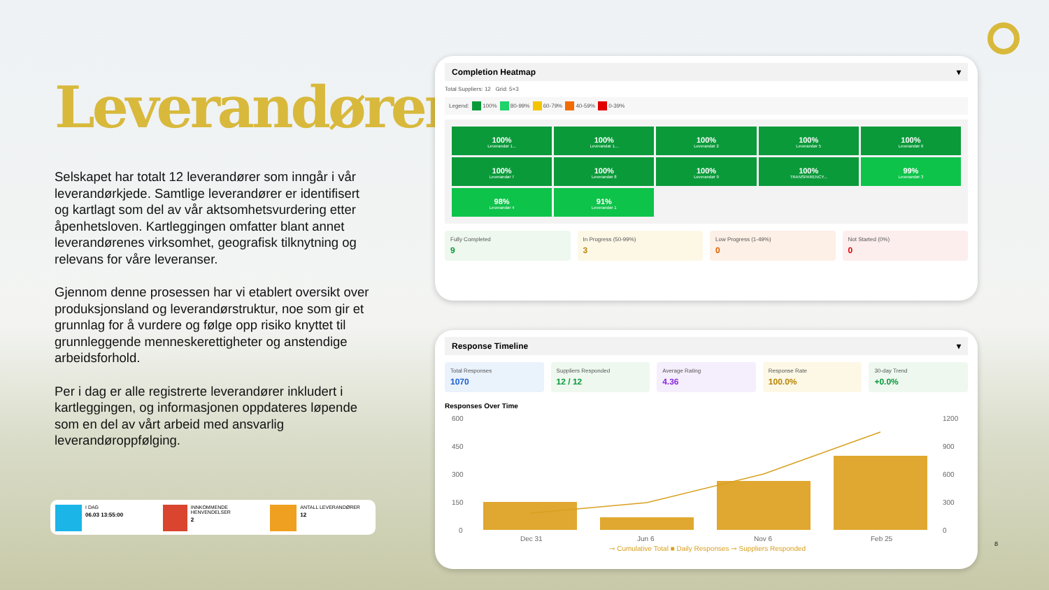Leverandører
Selskapet har totalt 12 leverandører som inngår i vår leverandørkjede. Samtlige leverandører er identifisert og kartlagt som del av vår aktsomhetsvurdering etter åpenhetsloven. Kartleggingen omfatter blant annet leverandørenes virksomhet, geografisk tilknytning og relevans for våre leveranser.
Gjennom denne prosessen har vi etablert oversikt over produksjonsland og leverandørstruktur, noe som gir et grunnlag for å vurdere og følge opp risiko knyttet til grunnleggende menneskerettigheter og anstendige arbeidsforhold.
Per i dag er alle registrerte leverandører inkludert i kartleggingen, og informasjonen oppdateres løpende som en del av vårt arbeid med ansvarlig leverandøroppfølging.
I DAG
06.03 13:55:00
INNKOMMENDE HENVENDELSER
2
ANTALL LEVERANDØRER
12
Completion Heatmap ▾
Total Suppliers: 12 Grid: 5×3
Legend: 100% 80-99% 60-79% 40-59% 0-39%
100%
Leverandør 1...
100%
Leverandør 1...
100%
Leverandør 2
100%
Leverandør 5
100%
Leverandør 6
100%
Leverandør 7
100%
Leverandør 8
100%
Leverandør 9
100%
TRANSPARENCY...
99%
Leverandør 3
98%
Leverandør 4
91%
Leverandør 1
Fully Completed
9
In Progress (50-99%)
3
Low Progress (1-49%)
0
Not Started (0%)
0
Response Timeline ▾
Total Responses
1070
Suppliers Responded
12 / 12
Average Rating
4.36
Response Rate
100.0%
30-day Trend
+0.0%
Responses Over Time
600
450
300
150
0
1200
900
600
300
0
Dec 31
Jun 6
Nov 6
Feb 25
⊸ Cumulative Total ■ Daily Responses ⊸ Suppliers Responded
8